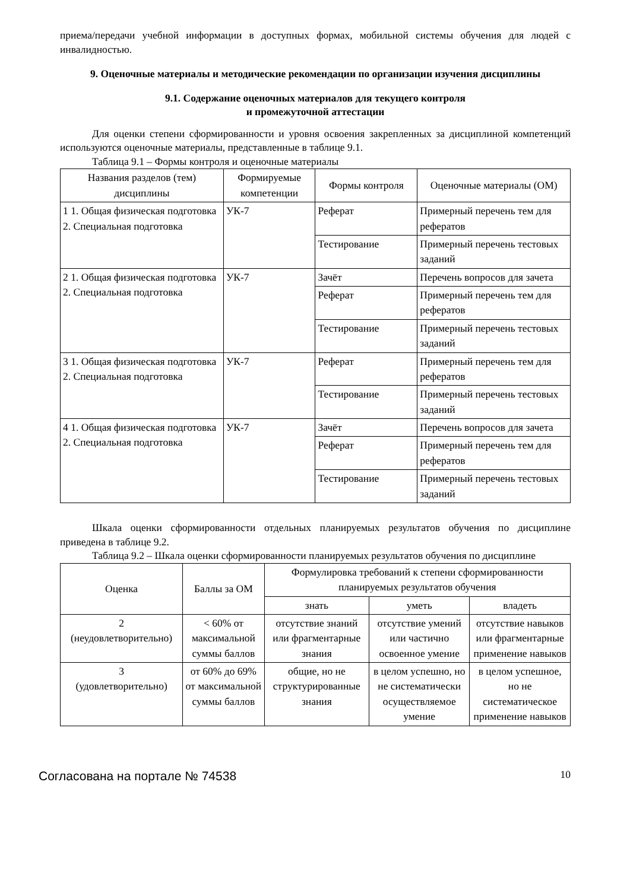приема/передачи учебной информации в доступных формах, мобильной системы обучения для людей с инвалидностью.
9. Оценочные материалы и методические рекомендации по организации изучения дисциплины
9.1. Содержание оценочных материалов для текущего контроля
и промежуточной аттестации
Для оценки степени сформированности и уровня освоения закрепленных за дисциплиной компетенций используются оценочные материалы, представленные в таблице 9.1.
Таблица 9.1 – Формы контроля и оценочные материалы
| Названия разделов (тем) дисциплины | Формируемые компетенции | Формы контроля | Оценочные материалы (ОМ) |
| --- | --- | --- | --- |
| 1 1. Общая физическая подготовка 2. Специальная подготовка | УК-7 | Реферат | Примерный перечень тем для рефератов |
| | | Тестирование | Примерный перечень тестовых заданий |
| 2 1. Общая физическая подготовка 2. Специальная подготовка | УК-7 | Зачёт | Перечень вопросов для зачета |
| | | Реферат | Примерный перечень тем для рефератов |
| | | Тестирование | Примерный перечень тестовых заданий |
| 3 1. Общая физическая подготовка 2. Специальная подготовка | УК-7 | Реферат | Примерный перечень тем для рефератов |
| | | Тестирование | Примерный перечень тестовых заданий |
| 4 1. Общая физическая подготовка 2. Специальная подготовка | УК-7 | Зачёт | Перечень вопросов для зачета |
| | | Реферат | Примерный перечень тем для рефератов |
| | | Тестирование | Примерный перечень тестовых заданий |
Шкала оценки сформированности отдельных планируемых результатов обучения по дисциплине приведена в таблице 9.2.
Таблица 9.2 – Шкала оценки сформированности планируемых результатов обучения по дисциплине
| Оценка | Баллы за ОМ | Формулировка требований к степени сформированности планируемых результатов обучения | | |
| --- | --- | --- | --- | --- |
| | | знать | уметь | владеть |
| 2 (неудовлетворительно) | < 60% от максимальной суммы баллов | отсутствие знаний или фрагментарные знания | отсутствие умений или частично освоенное умение | отсутствие навыков или фрагментарные применение навыков |
| 3 (удовлетворительно) | от 60% до 69% от максимальной суммы баллов | общие, но не структурированные знания | в целом успешно, но не систематически осуществляемое умение | в целом успешное, но не систематическое применение навыков |
Согласована на портале № 74538 10